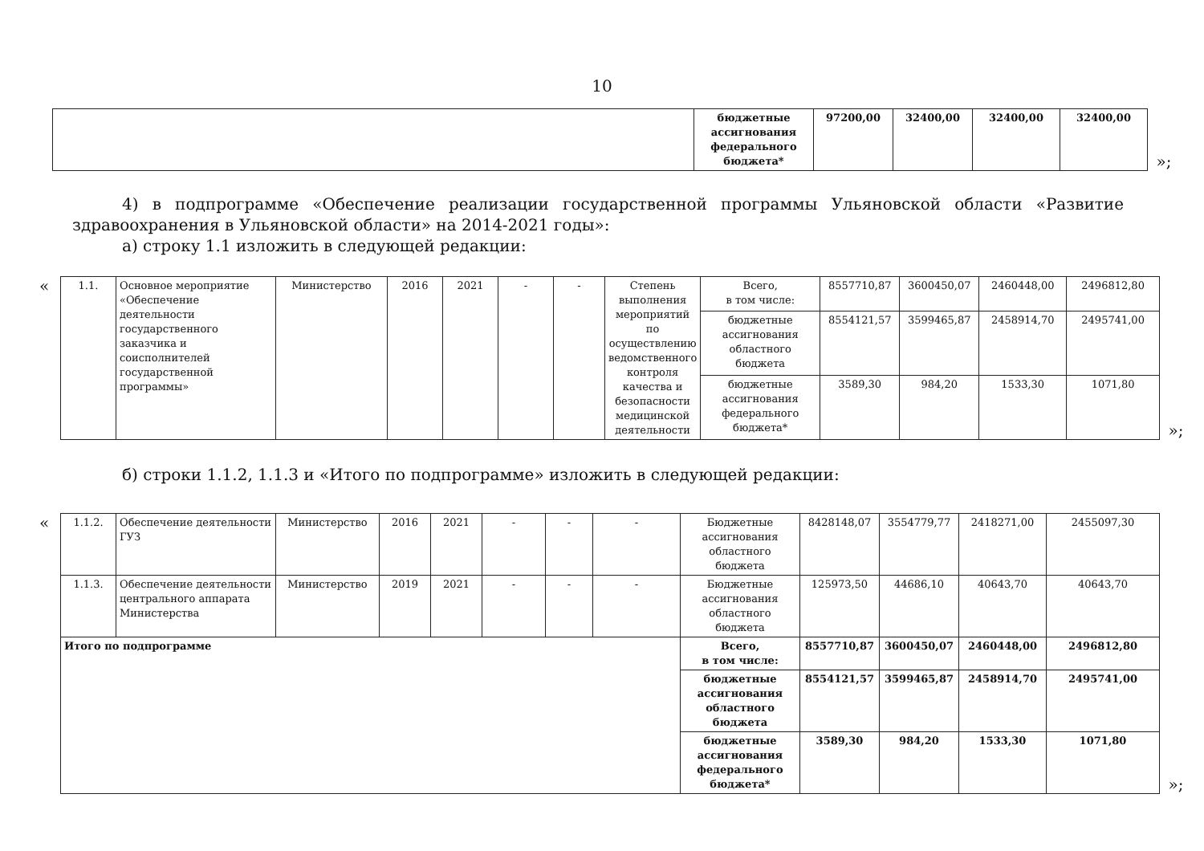10
| | бюджетные ассигнования федерального бюджета* | 97200,00 | 32400,00 | 32400,00 | 32400,00 |
»;
4) в подпрограмме «Обеспечение реализации государственной программы Ульяновской области «Развитие здравоохранения в Ульяновской области» на 2014-2021 годы»:
а) строку 1.1 изложить в следующей редакции:
«
| 1.1. | Основное мероприятие «Обеспечение деятельности государственного заказчика и соисполнителей государственной программы» | Министерство | 2016 | 2021 | - | - | Степень выполнения мероприятий по осуществлению ведомственного контроля качества и безопасности медицинской деятельности | Всего, в том числе: | 8557710,87 | 3600450,07 | 2460448,00 | 2496812,80 |
| | | | | | | | | бюджетные ассигнования областного бюджета | 8554121,57 | 3599465,87 | 2458914,70 | 2495741,00 |
| | | | | | | | | бюджетные ассигнования федерального бюджета* | 3589,30 | 984,20 | 1533,30 | 1071,80 |
»;
б) строки 1.1.2, 1.1.3 и «Итого по подпрограмме» изложить в следующей редакции:
«
| 1.1.2. | Обеспечение деятельности ГУЗ | Министерство | 2016 | 2021 | - | - | - | Бюджетные ассигнования областного бюджета | 8428148,07 | 3554779,77 | 2418271,00 | 2455097,30 |
| 1.1.3. | Обеспечение деятельности центрального аппарата Министерства | Министерство | 2019 | 2021 | - | - | - | Бюджетные ассигнования областного бюджета | 125973,50 | 44686,10 | 40643,70 | 40643,70 |
| Итого по подпрограмме | | | | | | | | Всего, в том числе: | 8557710,87 | 3600450,07 | 2460448,00 | 2496812,80 |
| | | | | | | | | бюджетные ассигнования областного бюджета | 8554121,57 | 3599465,87 | 2458914,70 | 2495741,00 |
| | | | | | | | | бюджетные ассигнования федерального бюджета* | 3589,30 | 984,20 | 1533,30 | 1071,80 |
»;